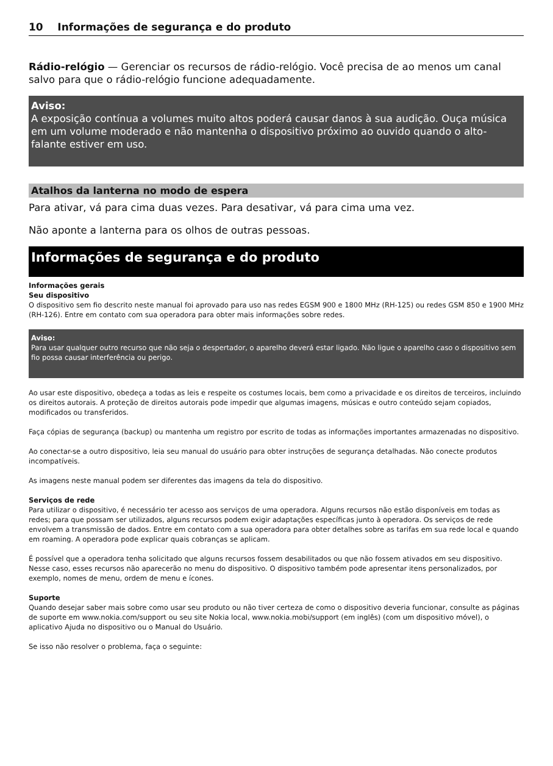10 Informações de segurança e do produto
Rádio-relógio — Gerenciar os recursos de rádio-relógio. Você precisa de ao menos um canal salvo para que o rádio-relógio funcione adequadamente.
Aviso:
A exposição contínua a volumes muito altos poderá causar danos à sua audição. Ouça música em um volume moderado e não mantenha o dispositivo próximo ao ouvido quando o alto-falante estiver em uso.
Atalhos da lanterna no modo de espera
Para ativar, vá para cima duas vezes. Para desativar, vá para cima uma vez.
Não aponte a lanterna para os olhos de outras pessoas.
Informações de segurança e do produto
Informações gerais
Seu dispositivo
O dispositivo sem fio descrito neste manual foi aprovado para uso nas redes EGSM 900 e 1800 MHz (RH-125) ou redes GSM 850 e 1900 MHz (RH-126). Entre em contato com sua operadora para obter mais informações sobre redes.
Aviso:
Para usar qualquer outro recurso que não seja o despertador, o aparelho deverá estar ligado. Não ligue o aparelho caso o dispositivo sem fio possa causar interferência ou perigo.
Ao usar este dispositivo, obedeça a todas as leis e respeite os costumes locais, bem como a privacidade e os direitos de terceiros, incluindo os direitos autorais. A proteção de direitos autorais pode impedir que algumas imagens, músicas e outro conteúdo sejam copiados, modificados ou transferidos.
Faça cópias de segurança (backup) ou mantenha um registro por escrito de todas as informações importantes armazenadas no dispositivo.
Ao conectar-se a outro dispositivo, leia seu manual do usuário para obter instruções de segurança detalhadas. Não conecte produtos incompatíveis.
As imagens neste manual podem ser diferentes das imagens da tela do dispositivo.
Serviços de rede
Para utilizar o dispositivo, é necessário ter acesso aos serviços de uma operadora. Alguns recursos não estão disponíveis em todas as redes; para que possam ser utilizados, alguns recursos podem exigir adaptações específicas junto à operadora. Os serviços de rede envolvem a transmissão de dados. Entre em contato com a sua operadora para obter detalhes sobre as tarifas em sua rede local e quando em roaming. A operadora pode explicar quais cobranças se aplicam.
É possível que a operadora tenha solicitado que alguns recursos fossem desabilitados ou que não fossem ativados em seu dispositivo. Nesse caso, esses recursos não aparecerão no menu do dispositivo. O dispositivo também pode apresentar itens personalizados, por exemplo, nomes de menu, ordem de menu e ícones.
Suporte
Quando desejar saber mais sobre como usar seu produto ou não tiver certeza de como o dispositivo deveria funcionar, consulte as páginas de suporte em www.nokia.com/support ou seu site Nokia local, www.nokia.mobi/support (em inglês) (com um dispositivo móvel), o aplicativo Ajuda no dispositivo ou o Manual do Usuário.
Se isso não resolver o problema, faça o seguinte: